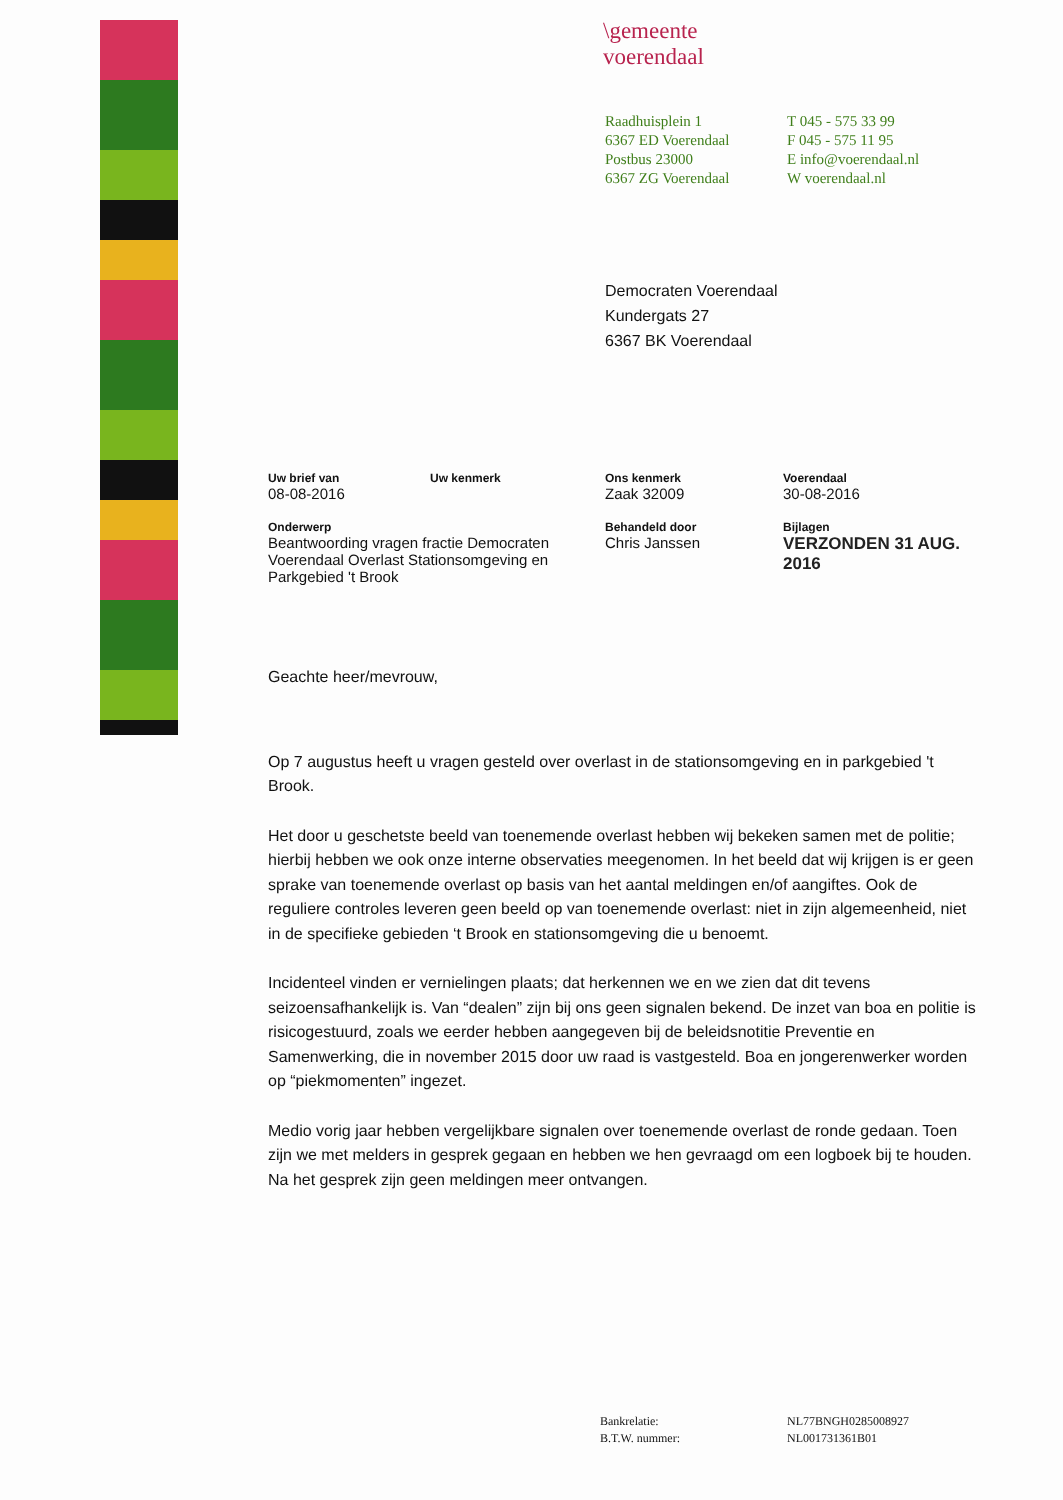\gemeente
voerendaal
Raadhuisplein 1
6367 ED Voerendaal
Postbus 23000
6367 ZG Voerendaal
T 045 - 575 33 99
F 045 - 575 11 95
E info@voerendaal.nl
W voerendaal.nl
Democraten Voerendaal
Kundergats 27
6367 BK Voerendaal
Uw brief van
08-08-2016
Uw kenmerk
Ons kenmerk
Zaak 32009
Voerendaal
30-08-2016
Onderwerp
Beantwoording vragen fractie Democraten Voerendaal Overlast Stationsomgeving en Parkgebied 't Brook
Behandeld door
Chris Janssen
Bijlagen
VERZONDEN 31 AUG. 2016
Geachte heer/mevrouw,
Op 7 augustus heeft u vragen gesteld over overlast in de stationsomgeving en in parkgebied 't Brook.
Het door u geschetste beeld van toenemende overlast hebben wij bekeken samen met de politie; hierbij hebben we ook onze interne observaties meegenomen. In het beeld dat wij krijgen is er geen sprake van toenemende overlast op basis van het aantal meldingen en/of aangiftes. Ook de reguliere controles leveren geen beeld op van toenemende overlast: niet in zijn algemeenheid, niet in de specifieke gebieden ‘t Brook en stationsomgeving die u benoemt.
Incidenteel vinden er vernielingen plaats; dat herkennen we en we zien dat dit tevens seizoensafhankelijk is. Van “dealen” zijn bij ons geen signalen bekend. De inzet van boa en politie is risicogestuurd, zoals we eerder hebben aangegeven bij de beleidsnotitie Preventie en Samenwerking, die in november 2015 door uw raad is vastgesteld. Boa en jongerenwerker worden op “piekmomenten” ingezet.
Medio vorig jaar hebben vergelijkbare signalen over toenemende overlast de ronde gedaan. Toen zijn we met melders in gesprek gegaan en hebben we hen gevraagd om een logboek bij te houden. Na het gesprek zijn geen meldingen meer ontvangen.
Bankrelatie:
NL77BNGH0285008927
B.T.W. nummer:
NL001731361B01